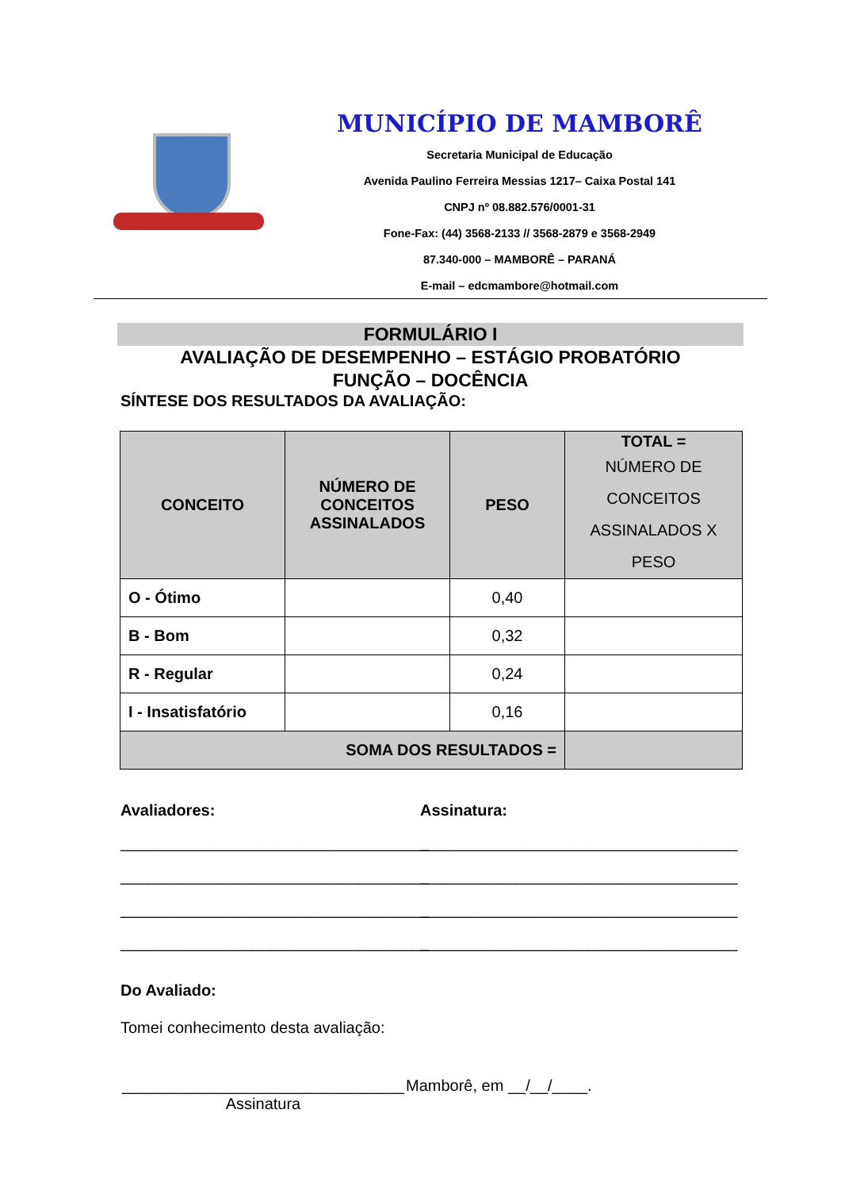MUNICÍPIO DE MAMBORÊ
Secretaria Municipal de Educação
Avenida Paulino Ferreira Messias 1217– Caixa Postal 141
CNPJ nº 08.882.576/0001-31
Fone-Fax: (44) 3568-2133 // 3568-2879 e 3568-2949
87.340-000 – MAMBORÊ – PARANÁ
E-mail – edcmambore@hotmail.com
FORMULÁRIO I
AVALIAÇÃO DE DESEMPENHO – ESTÁGIO PROBATÓRIO
FUNÇÃO – DOCÊNCIA
SÍNTESE DOS RESULTADOS DA AVALIAÇÃO:
| CONCEITO | NÚMERO DE CONCEITOS ASSINALADOS | PESO | TOTAL = NÚMERO DE CONCEITOS ASSINALADOS X PESO |
| --- | --- | --- | --- |
| O - Ótimo | | 0,40 | |
| B - Bom | | 0,32 | |
| R - Regular | | 0,24 | |
| I - Insatisfatório | | 0,16 | |
| SOMA DOS RESULTADOS = | | | |
Avaliadores:
___________________________________
___________________________________
___________________________________
___________________________________
Assinatura:
____________________________________
____________________________________
____________________________________
____________________________________
Do Avaliado:
Tomei conhecimento desta avaliação:
________________________________
Assinatura
Mamborê, em __/__/____.